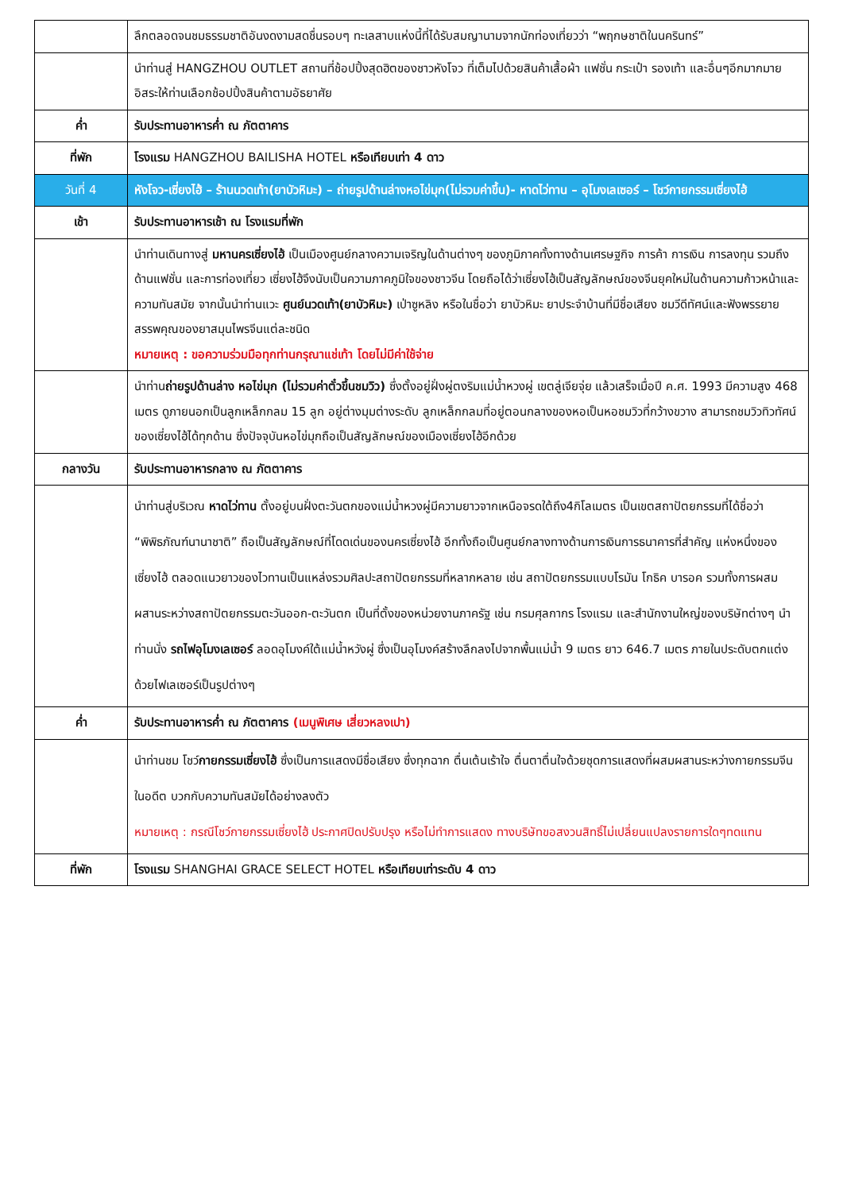| | ลึกตลอดจนชมธรรมชาติอันงดงามสดชื่นรอบๆ ทะเลสาบแห่งนี้ที่ได้รับสมญานามจากนักท่องเที่ยวว่า “พฤกษชาติในนครินทร์” |
| | นำท่านสู่ HANGZHOU OUTLET สถานที่ช้อปปิ้งสุดฮิตของชาวหังโจว ที่เต็มไปด้วยสินค้าเสื้อผ้า แฟชั่น กระเป๋า รองเท้า และอื่นๆอีกมากมาย อิสระให้ท่านเลือกช้อปปิ้งสินค้าตามอัธยาศัย |
| ค่ำ | รับประทานอาหารค่ำ ณ ภัตตาคาร |
| ที่พัก | โรงแรม HANGZHOU BAILISHA HOTEL หรือเทียบเท่า 4 ดาว |
| วันที่ 4 | หังโจว-เซี่ยงไฮ้ – ร้านนวดเท้า(ยาบัวหิมะ) – ถ่ายรูปด้านล่างหอไข่มุก(ไม่รวมค่าขึ้น)- หาดไว่ทาน – อุโมงเลเซอร์ – โชว์กายกรรมเซี่ยงไฮ้ |
| เช้า | รับประทานอาหารเช้า ณ โรงแรมที่พัก |
| | นำท่านเดินทางสู่ มหานครเซี่ยงไฮ้ เป็นเมืองศูนย์กลางความเจริญในด้านต่างๆ ของภูมิภาคทั้งทางด้านเศรษฐกิจ การค้า การเงิน การลงทุน รวมถึง ด้านแฟชั่น และการท่องเที่ยว เซี่ยงไฮ้จึงนับเป็นความภาคภูมิใจของชาวจีน โดยถือได้ว่าเซี่ยงไฮ้เป็นสัญลักษณ์ของจีนยุคใหม่ในด้านความก้าวหน้าและความทันสมัย จากนั้นนำท่านแวะ ศูนย์นวดเท้า(ยาบัวหิมะ) เป่าซูหลิง หรือในชื่อว่า ยาบัวหิมะ ยาประจำบ้านที่มีชื่อเสียง ชมวีดีทัศน์และฟังพรรยายสรรพคุณของยาสมุนไพรจีนแต่ละชนิด หมายเหตุ : ขอความร่วมมือทุกท่านกรุณาแช่เท้า โดยไม่มีค่าใช้จ่าย |
| | นำท่าน ถ่ายรูปด้านล่าง หอไข่มุก (ไม่รวมค่าตั๋วขึ้นชมวิว) ซึ่งตั้งอยู่ฝั่งผู่ตงริมแม่น้ำหวงผู่ เขตลู่เจียจุ่ย แล้วเสร็จเมื่อปี ค.ศ. 1993 มีความสูง 468 เมตร ดูภายนอกเป็นลูกเหล็กกลม 15 ลูก อยู่ต่างมุมต่างระดับ ลูกเหล็กกลมที่อยู่ตอนกลางของหอเป็นหอชมวิวที่กว้างขวาง สามารถชมวิวทิวทัศน์ของเซี่ยงไฮ้ได้ทุกด้าน ซึ่งปัจจุบันหอไข่มุกถือเป็นสัญลักษณ์ของเมืองเซี่ยงไฮ้อีกด้วย |
| กลางวัน | รับประทานอาหารกลาง ณ ภัตตาคาร |
| | นำท่านสู่บริเวณ หาดไว่ทาน ตั้งอยู่บนฝั่งตะวันตกของแม่น้ำหวงผู่มีความยาวจากเหนือจรดใต้ถึง4กิโลเมตร เป็นเขตสถาปัตยกรรมที่ได้ชื่อว่า “พิพิธภัณฑ์นานาชาติ” ถือเป็นสัญลักษณ์ที่โดดเด่นของนครเซี่ยงไฮ้ อีกทั้งถือเป็นศูนย์กลางทางด้านการเงินการธนาคารที่สำคัญ แห่งหนึ่งของเซี่ยงไฮ้ ตลอดแนวยาวของไวทานเป็นแหล่งรวมศิลปะสถาปัตยกรรมที่หลากหลาย เช่น สถาปัตยกรรมแบบโรมัน โกธิค บารอค รวมทั้งการผสมผสานระหว่างสถาปัตยกรรมตะวันออก-ตะวันตก เป็นที่ตั้งของหน่วยงานภาครัฐ เช่น กรมศุลกากร โรงแรม และสำนักงานใหญ่ของบริษัทต่างๆ นำท่านนั่ง รถไฟอุโมงเลเซอร์ ลอดอุโมงค์ใต้แม่น้ำหวังผู่ ซึ่งเป็นอุโมงค์สร้างลึกลงไปจากพื้นแม่น้ำ 9 เมตร ยาว 646.7 เมตร ภายในประดับตกแต่งด้วยไฟเลเซอร์เป็นรูปต่างๆ |
| ค่ำ | รับประทานอาหารค่ำ ณ ภัตตาคาร (เมนูพิเศษ เสี่ยวหลงเปา) |
| | นำท่านชม โชว์ กายกรรมเซี่ยงไฮ้ ซึ่งเป็นการแสดงมีชื่อเสียง ซึ่งทุกฉาก ตื่นเต้นเร้าใจ ตื่นตาตื่นใจด้วยชุดการแสดงที่ผสมผสานระหว่างกายกรรมจีนในอดีต บวกกับความทันสมัยได้อย่างลงตัว หมายเหตุ : กรณีโชว์กายกรรมเซี่ยงไฮ้ ประกาศปิดปรับปรุง หรือไม่ทำการแสดง ทางบริษัทขอสงวนสิทธิ์ไม่เปลี่ยนแปลงรายการใดๆทดแทน |
| ที่พัก | โรงแรม SHANGHAI GRACE SELECT HOTEL หรือเทียบเท่าระดับ 4 ดาว |